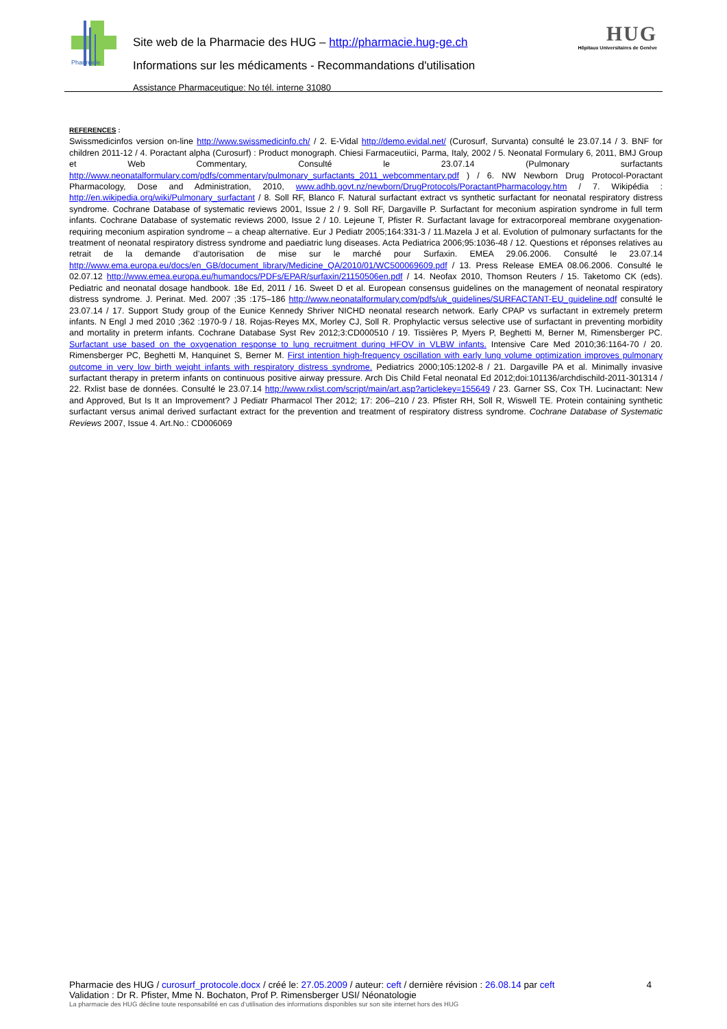Pharmacie
Site web de la Pharmacie des HUG – http://pharmacie.hug-ge.ch
Informations sur les médicaments - Recommandations d'utilisation
Assistance Pharmaceutique: No tél. interne 31080
HUG
Hôpitaux Universitaires de Genève
REFERENCES :
Swissmedicinfos version on-line http://www.swissmedicinfo.ch/ / 2. E-Vidal http://demo.evidal.net/ (Curosurf, Survanta) consulté le 23.07.14 / 3. BNF for children 2011-12 / 4. Poractant alpha (Curosurf) : Product monograph. Chiesi Farmaceutiici, Parma, Italy, 2002 / 5. Neonatal Formulary 6, 2011, BMJ Group et Web Commentary, Consulté le 23.07.14 (Pulmonary surfactants http://www.neonatalformulary.com/pdfs/commentary/pulmonary_surfactants_2011_webcommentary.pdf ) / 6. NW Newborn Drug Protocol-Poractant Pharmacology, Dose and Administration, 2010, www.adhb.govt.nz/newborn/DrugProtocols/PoractantPharmacology.htm / 7. Wikipédia : http://en.wikipedia.org/wiki/Pulmonary_surfactant / 8. Soll RF, Blanco F. Natural surfactant extract vs synthetic surfactant for neonatal respiratory distress syndrome. Cochrane Database of systematic reviews 2001, Issue 2 / 9. Soll RF, Dargaville P. Surfactant for meconium aspiration syndrome in full term infants. Cochrane Database of systematic reviews 2000, Issue 2 / 10. Lejeune T, Pfister R. Surfactant lavage for extracorporeal membrane oxygenation-requiring meconium aspiration syndrome – a cheap alternative. Eur J Pediatr 2005;164:331-3 / 11.Mazela J et al. Evolution of pulmonary surfactants for the treatment of neonatal respiratory distress syndrome and paediatric lung diseases. Acta Pediatrica 2006;95:1036-48 / 12. Questions et réponses relatives au retrait de la demande d’autorisation de mise sur le marché pour Surfaxin. EMEA 29.06.2006. Consulté le 23.07.14 http://www.ema.europa.eu/docs/en_GB/document_library/Medicine_QA/2010/01/WC500069609.pdf / 13. Press Release EMEA 08.06.2006. Consulté le 02.07.12 http://www.emea.europa.eu/humandocs/PDFs/EPAR/surfaxin/21150506en.pdf / 14. Neofax 2010, Thomson Reuters / 15. Taketomo CK (eds). Pediatric and neonatal dosage handbook. 18e Ed, 2011 / 16. Sweet D et al. European consensus guidelines on the management of neonatal respiratory distress syndrome. J. Perinat. Med. 2007 ;35 :175–186 http://www.neonatalformulary.com/pdfs/uk_guidelines/SURFACTANT-EU_guideline.pdf consulté le 23.07.14 / 17. Support Study group of the Eunice Kennedy Shriver NICHD neonatal research network. Early CPAP vs surfactant in extremely preterm infants. N Engl J med 2010 ;362 :1970-9 / 18. Rojas-Reyes MX, Morley CJ, Soll R. Prophylactic versus selective use of surfactant in preventing morbidity and mortality in preterm infants. Cochrane Database Syst Rev 2012;3:CD000510 / 19. Tissières P, Myers P, Beghetti M, Berner M, Rimensberger PC. Surfactant use based on the oxygenation response to lung recruitment during HFOV in VLBW infants. Intensive Care Med 2010;36:1164-70 / 20. Rimensberger PC, Beghetti M, Hanquinet S, Berner M. First intention high-frequency oscillation with early lung volume optimization improves pulmonary outcome in very low birth weight infants with respiratory distress syndrome. Pediatrics 2000;105:1202-8 / 21. Dargaville PA et al. Minimally invasive surfactant therapy in preterm infants on continuous positive airway pressure. Arch Dis Child Fetal neonatal Ed 2012;doi:101136/archdischild-2011-301314 / 22. Rxlist base de données. Consulté le 23.07.14 http://www.rxlist.com/script/main/art.asp?articlekey=155649 / 23. Garner SS, Cox TH. Lucinactant: New and Approved, But Is It an Improvement? J Pediatr Pharmacol Ther 2012; 17: 206–210 / 23. Pfister RH, Soll R, Wiswell TE. Protein containing synthetic surfactant versus animal derived surfactant extract for the prevention and treatment of respiratory distress syndrome. Cochrane Database of Systematic Reviews 2007, Issue 4. Art.No.: CD006069
Pharmacie des HUG / curosurf_protocole.docx / créé le: 27.05.2009 / auteur: ceft / dernière révision : 26.08.14 par ceft 4
Validation : Dr R. Pfister, Mme N. Bochaton, Prof P. Rimensberger USI/ Néonatologie
La pharmacie des HUG décline toute responsabilité en cas d’utilisation des informations disponibles sur son site internet hors des HUG